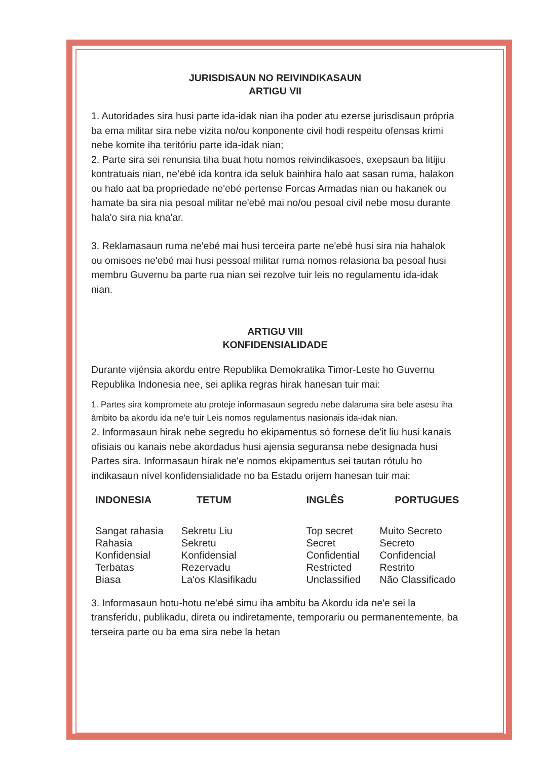JURISDISAUN NO REIVINDIKASAUN
ARTIGU VII
1. Autoridades sira husi parte ida-idak nian iha poder atu ezerse jurisdisaun própria ba ema militar sira nebe vizita no/ou konponente civil hodi respeitu ofensas krimi nebe komite iha teritóriu parte ida-idak nian;
2. Parte sira sei renunsia tiha buat hotu nomos reivindikasoes, exepsaun ba litíjiu kontratuais nian, ne'ebé ida kontra ida seluk bainhira halo aat sasan ruma, halakon ou halo aat ba propriedade ne'ebé pertense Forcas Armadas nian ou hakanek ou hamate ba sira nia pesoal militar ne'ebé mai no/ou pesoal civil nebe mosu durante hala'o sira nia kna'ar.
3. Reklamasaun ruma ne'ebé mai husi terceira parte ne'ebé husi sira nia hahalok ou omisoes ne'ebé mai husi pessoal militar ruma nomos relasiona ba pesoal husi membru Guvernu ba parte rua nian sei rezolve tuir leis no regulamentu ida-idak nian.
ARTIGU VIII
KONFIDENSIALIDADE
Durante vijénsia akordu entre Republika Demokratika Timor-Leste ho Guvernu Republika Indonesia nee, sei aplika regras hirak hanesan tuir mai:
1. Partes sira kompromete atu proteje informasaun segredu nebe dalaruma sira bele asesu iha âmbito ba akordu ida ne'e tuir Leis nomos regulamentus nasionais ida-idak nian.
2. Informasaun hirak nebe segredu ho ekipamentus só fornese de'it liu husi kanais ofisiais ou kanais nebe akordadus husi ajensia seguransa nebe designada husi Partes sira. Informasaun hirak ne'e nomos ekipamentus sei tautan rótulu ho indikasaun nível konfidensialidade no ba Estadu orijem hanesan tuir mai:
| INDONESIA | TETUM | INGLÊS | PORTUGUES |
| --- | --- | --- | --- |
| Sangat rahasia | Sekretu Liu | Top secret | Muito Secreto |
| Rahasia | Sekretu | Secret | Secreto |
| Konfidensial | Konfidensial | Confidential | Confidencial |
| Terbatas | Rezervadu | Restricted | Restrito |
| Biasa | La'os Klasifikadu | Unclassified | Não Classificado |
3. Informasaun hotu-hotu ne'ebé simu iha ambitu ba Akordu ida ne'e sei la transferidu, publikadu, direta ou indiretamente, temporariu ou permanentemente, ba terseira parte ou ba ema sira nebe la hetan